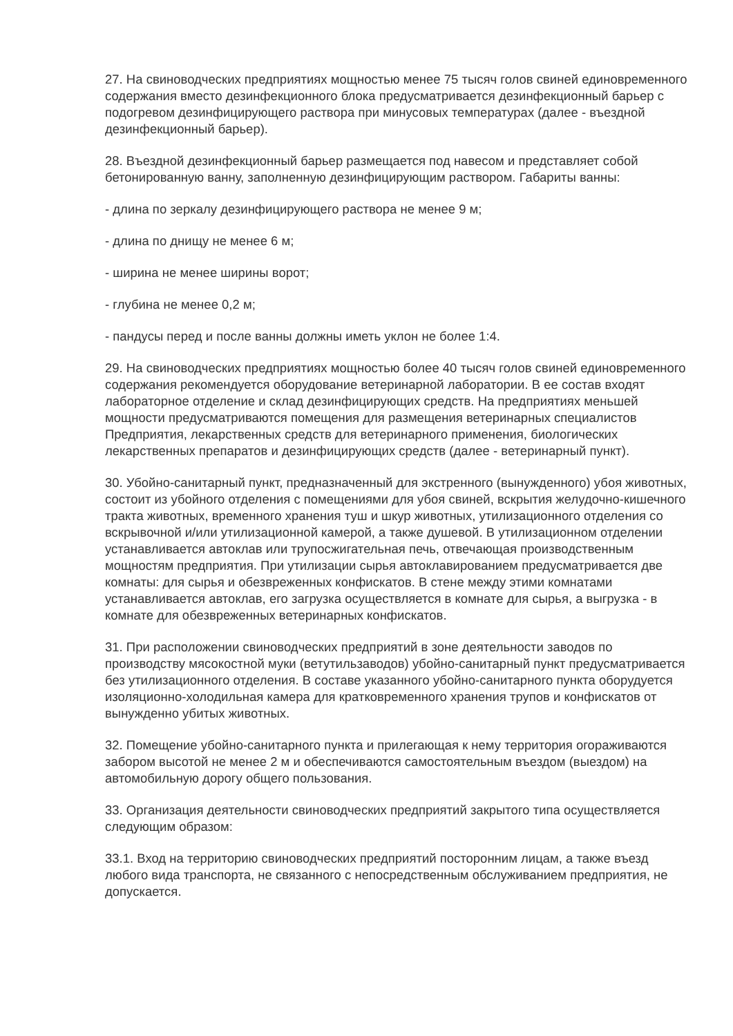27. На свиноводческих предприятиях мощностью менее 75 тысяч голов свиней единовременного содержания вместо дезинфекционного блока предусматривается дезинфекционный барьер с подогревом дезинфицирующего раствора при минусовых температурах (далее - въездной дезинфекционный барьер).
28. Въездной дезинфекционный барьер размещается под навесом и представляет собой бетонированную ванну, заполненную дезинфицирующим раствором. Габариты ванны:
- длина по зеркалу дезинфицирующего раствора не менее 9 м;
- длина по днищу не менее 6 м;
- ширина не менее ширины ворот;
- глубина не менее 0,2 м;
- пандусы перед и после ванны должны иметь уклон не более 1:4.
29. На свиноводческих предприятиях мощностью более 40 тысяч голов свиней единовременного содержания рекомендуется оборудование ветеринарной лаборатории. В ее состав входят лабораторное отделение и склад дезинфицирующих средств. На предприятиях меньшей мощности предусматриваются помещения для размещения ветеринарных специалистов Предприятия, лекарственных средств для ветеринарного применения, биологических лекарственных препаратов и дезинфицирующих средств (далее - ветеринарный пункт).
30. Убойно-санитарный пункт, предназначенный для экстренного (вынужденного) убоя животных, состоит из убойного отделения с помещениями для убоя свиней, вскрытия желудочно-кишечного тракта животных, временного хранения туш и шкур животных, утилизационного отделения со вскрывочной и/или утилизационной камерой, а также душевой. В утилизационном отделении устанавливается автоклав или трупосжигательная печь, отвечающая производственным мощностям предприятия. При утилизации сырья автоклавированием предусматривается две комнаты: для сырья и обезвреженных конфискатов. В стене между этими комнатами устанавливается автоклав, его загрузка осуществляется в комнате для сырья, а выгрузка - в комнате для обезвреженных ветеринарных конфискатов.
31. При расположении свиноводческих предприятий в зоне деятельности заводов по производству мясокостной муки (ветутильзаводов) убойно-санитарный пункт предусматривается без утилизационного отделения. В составе указанного убойно-санитарного пункта оборудуется изоляционно-холодильная камера для кратковременного хранения трупов и конфискатов от вынужденно убитых животных.
32. Помещение убойно-санитарного пункта и прилегающая к нему территория огораживаются забором высотой не менее 2 м и обеспечиваются самостоятельным въездом (выездом) на автомобильную дорогу общего пользования.
33. Организация деятельности свиноводческих предприятий закрытого типа осуществляется следующим образом:
33.1. Вход на территорию свиноводческих предприятий посторонним лицам, а также въезд любого вида транспорта, не связанного с непосредственным обслуживанием предприятия, не допускается.